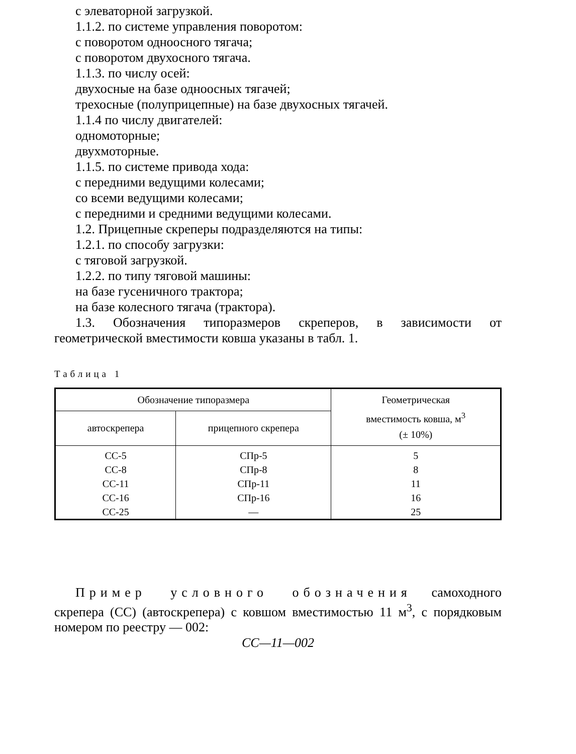с элеваторной загрузкой.
1.1.2. по системе управления поворотом:
с поворотом одноосного тягача;
с поворотом двухосного тягача.
1.1.3. по числу осей:
двухосные на базе одноосных тягачей;
трехосные (полуприцепные) на базе двухосных тягачей.
1.1.4 по числу двигателей:
одномоторные;
двухмоторные.
1.1.5. по системе привода хода:
с передними ведущими колесами;
со всеми ведущими колесами;
с передними и средними ведущими колесами.
1.2. Прицепные скреперы подразделяются на типы:
1.2.1. по способу загрузки:
с тяговой загрузкой.
1.2.2. по типу тяговой машины:
на базе гусеничного трактора;
на базе колесного тягача (трактора).
1.3. Обозначения типоразмеров скреперов, в зависимости от геометрической вместимости ковша указаны в табл. 1.
Таблица 1
| Обозначение типоразмера | | Геометрическая вместимость ковша, м<sup>3</sup> (± 10%) |
| --- | --- | --- |
| автоскрепера | прицепного скрепера | |
| СС-5 | СПр-5 | 5 |
| СС-8 | СПр-8 | 8 |
| СС-11 | СПр-11 | 11 |
| СС-16 | СПр-16 | 16 |
| СС-25 | — | 25 |
Пример условного обозначения самоходного скрепера (СС) (автоскрепера) с ковшом вместимостью 11 м<sup>3</sup>, с порядковым номером по реестру — 002:
СС—11—002